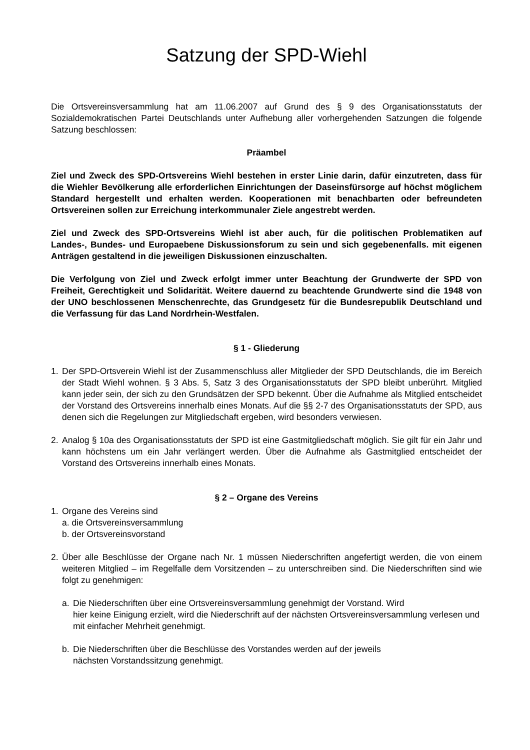Satzung der SPD-Wiehl
Die Ortsvereinsversammlung hat am 11.06.2007 auf Grund des § 9 des Organisationsstatuts der Sozialdemokratischen Partei Deutschlands unter Aufhebung aller vorhergehenden Satzungen die folgende Satzung beschlossen:
Präambel
Ziel und Zweck des SPD-Ortsvereins Wiehl bestehen in erster Linie darin, dafür einzutreten, dass für die Wiehler Bevölkerung alle erforderlichen Einrichtungen der Daseinsfürsorge auf höchst möglichem Standard hergestellt und erhalten werden. Kooperationen mit benachbarten oder befreundeten Ortsvereinen sollen zur Erreichung interkommunaler Ziele angestrebt werden.
Ziel und Zweck des SPD-Ortsvereins Wiehl ist aber auch, für die politischen Problematiken auf Landes-, Bundes- und Europaebene Diskussionsforum zu sein und sich gegebenenfalls. mit eigenen Anträgen gestaltend in die jeweiligen Diskussionen einzuschalten.
Die Verfolgung von Ziel und Zweck erfolgt immer unter Beachtung der Grundwerte der SPD von Freiheit, Gerechtigkeit und Solidarität. Weitere dauernd zu beachtende Grundwerte sind die 1948 von der UNO beschlossenen Menschenrechte, das Grundgesetz für die Bundesrepublik Deutschland und die Verfassung für das Land Nordrhein-Westfalen.
§ 1 - Gliederung
1. Der SPD-Ortsverein Wiehl ist der Zusammenschluss aller Mitglieder der SPD Deutschlands, die im Bereich der Stadt Wiehl wohnen. § 3 Abs. 5, Satz 3 des Organisationsstatuts der SPD bleibt unberührt. Mitglied kann jeder sein, der sich zu den Grundsätzen der SPD bekennt. Über die Aufnahme als Mitglied entscheidet der Vorstand des Ortsvereins innerhalb eines Monats. Auf die §§ 2-7 des Organisationsstatuts der SPD, aus denen sich die Regelungen zur Mitgliedschaft ergeben, wird besonders verwiesen.
2. Analog § 10a des Organisationsstatuts der SPD ist eine Gastmitgliedschaft möglich. Sie gilt für ein Jahr und kann höchstens um ein Jahr verlängert werden. Über die Aufnahme als Gastmitglied entscheidet der Vorstand des Ortsvereins innerhalb eines Monats.
§ 2 – Organe des Vereins
1. Organe des Vereins sind
a. die Ortsvereinsversammlung
b. der Ortsvereinsvorstand
2. Über alle Beschlüsse der Organe nach Nr. 1 müssen Niederschriften angefertigt werden, die von einem weiteren Mitglied – im Regelfalle dem Vorsitzenden – zu unterschreiben sind. Die Niederschriften sind wie folgt zu genehmigen:
a. Die Niederschriften über eine Ortsvereinsversammlung genehmigt der Vorstand. Wird
hier keine Einigung erzielt, wird die Niederschrift auf der nächsten Ortsvereinsversammlung verlesen und mit einfacher Mehrheit genehmigt.
b. Die Niederschriften über die Beschlüsse des Vorstandes werden auf der jeweils
nächsten Vorstandssitzung genehmigt.